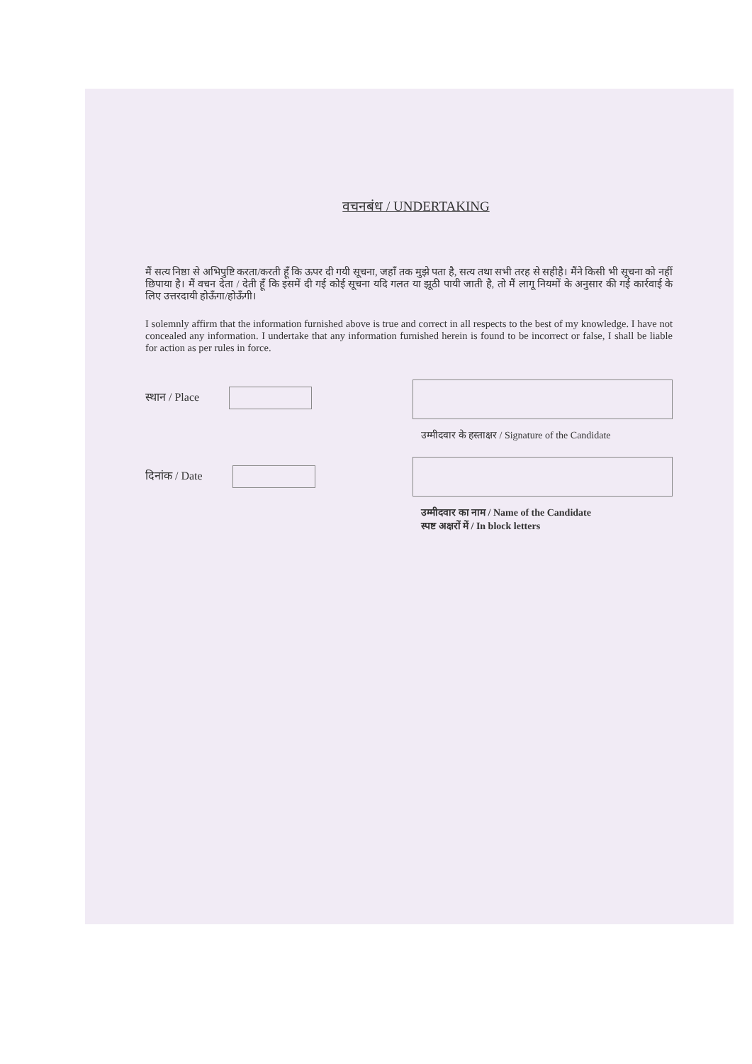वचनबंध / UNDERTAKING
मैं सत्य निष्ठा से अभिपुष्टि करता/करती हूँ कि ऊपर दी गयी सूचना, जहाँ तक मुझे पता है, सत्य तथा सभी तरह से सहीहै। मैंने किसी भी सूचना को नहीं छिपाया है। मैं वचन देता / देती हूँ कि इसमें दी गई कोई सूचना यदि गलत या झूठी पायी जाती है, तो मैं लागू नियमों के अनुसार की गई कार्रवाई के लिए उत्तरदायी होऊँगा/होऊँगी।
I solemnly affirm that the information furnished above is true and correct in all respects to the best of my knowledge. I have not concealed any information. I undertake that any information furnished herein is found to be incorrect or false, I shall be liable for action as per rules in force.
स्थान / Place
उम्मीदवार के हस्ताक्षर / Signature of the Candidate
दिनांक / Date उम्मीदवार का नाम / Name of the Candidate
स्पष्ट अक्षरों में / In block letters